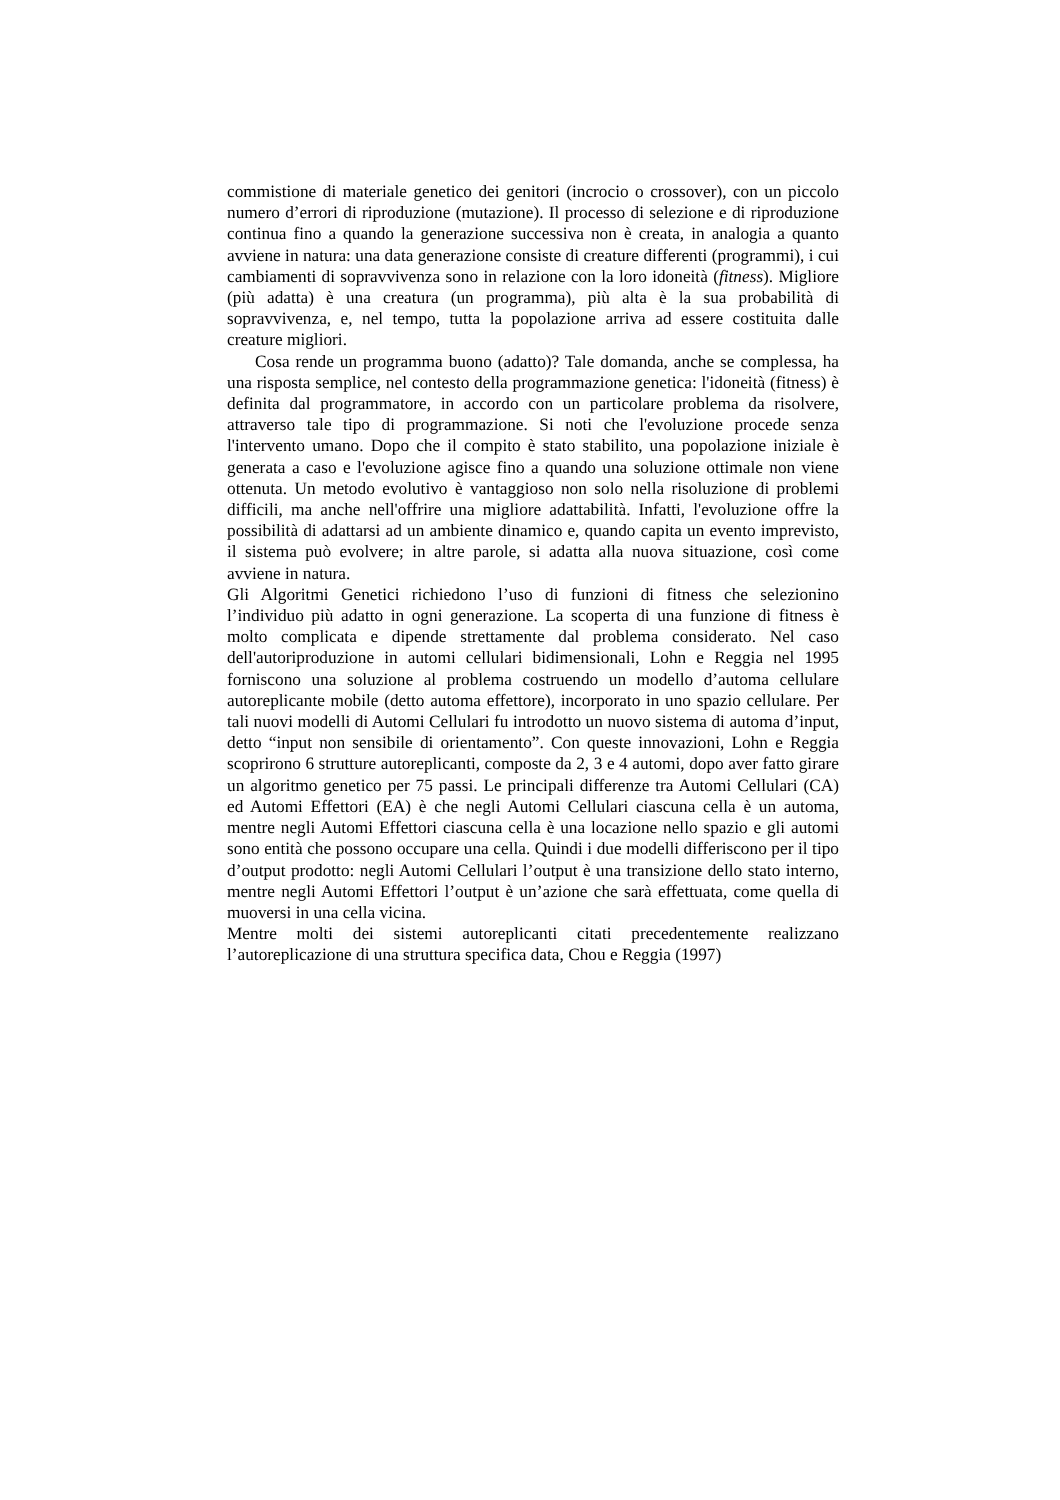commistione di materiale genetico dei genitori (incrocio o crossover), con un piccolo numero d’errori di riproduzione (mutazione). Il processo di selezione e di riproduzione continua fino a quando la generazione successiva non è creata, in analogia a quanto avviene in natura: una data generazione consiste di creature differenti (programmi), i cui cambiamenti di sopravvivenza sono in relazione con la loro idoneità (fitness). Migliore (più adatta) è una creatura (un programma), più alta è la sua probabilità di sopravvivenza, e, nel tempo, tutta la popolazione arriva ad essere costituita dalle creature migliori.
Cosa rende un programma buono (adatto)? Tale domanda, anche se complessa, ha una risposta semplice, nel contesto della programmazione genetica: l'idoneità (fitness) è definita dal programmatore, in accordo con un particolare problema da risolvere, attraverso tale tipo di programmazione. Si noti che l'evoluzione procede senza l'intervento umano. Dopo che il compito è stato stabilito, una popolazione iniziale è generata a caso e l'evoluzione agisce fino a quando una soluzione ottimale non viene ottenuta. Un metodo evolutivo è vantaggioso non solo nella risoluzione di problemi difficili, ma anche nell'offrire una migliore adattabilità. Infatti, l'evoluzione offre la possibilità di adattarsi ad un ambiente dinamico e, quando capita un evento imprevisto, il sistema può evolvere; in altre parole, si adatta alla nuova situazione, così come avviene in natura.
Gli Algoritmi Genetici richiedono l’uso di funzioni di fitness che selezionino l’individuo più adatto in ogni generazione. La scoperta di una funzione di fitness è molto complicata e dipende strettamente dal problema considerato. Nel caso dell'autoriproduzione in automi cellulari bidimensionali, Lohn e Reggia nel 1995 forniscono una soluzione al problema costruendo un modello d’automa cellulare autoreplicante mobile (detto automa effettore), incorporato in uno spazio cellulare. Per tali nuovi modelli di Automi Cellulari fu introdotto un nuovo sistema di automa d’input, detto “input non sensibile di orientamento”. Con queste innovazioni, Lohn e Reggia scoprirono 6 strutture autoreplicanti, composte da 2, 3 e 4 automi, dopo aver fatto girare un algoritmo genetico per 75 passi. Le principali differenze tra Automi Cellulari (CA) ed Automi Effettori (EA) è che negli Automi Cellulari ciascuna cella è un automa, mentre negli Automi Effettori ciascuna cella è una locazione nello spazio e gli automi sono entità che possono occupare una cella. Quindi i due modelli differiscono per il tipo d’output prodotto: negli Automi Cellulari l’output è una transizione dello stato interno, mentre negli Automi Effettori l’output è un’azione che sarà effettuata, come quella di muoversi in una cella vicina.
Mentre molti dei sistemi autoreplicanti citati precedentemente realizzano l’autoreplicazione di una struttura specifica data, Chou e Reggia (1997)